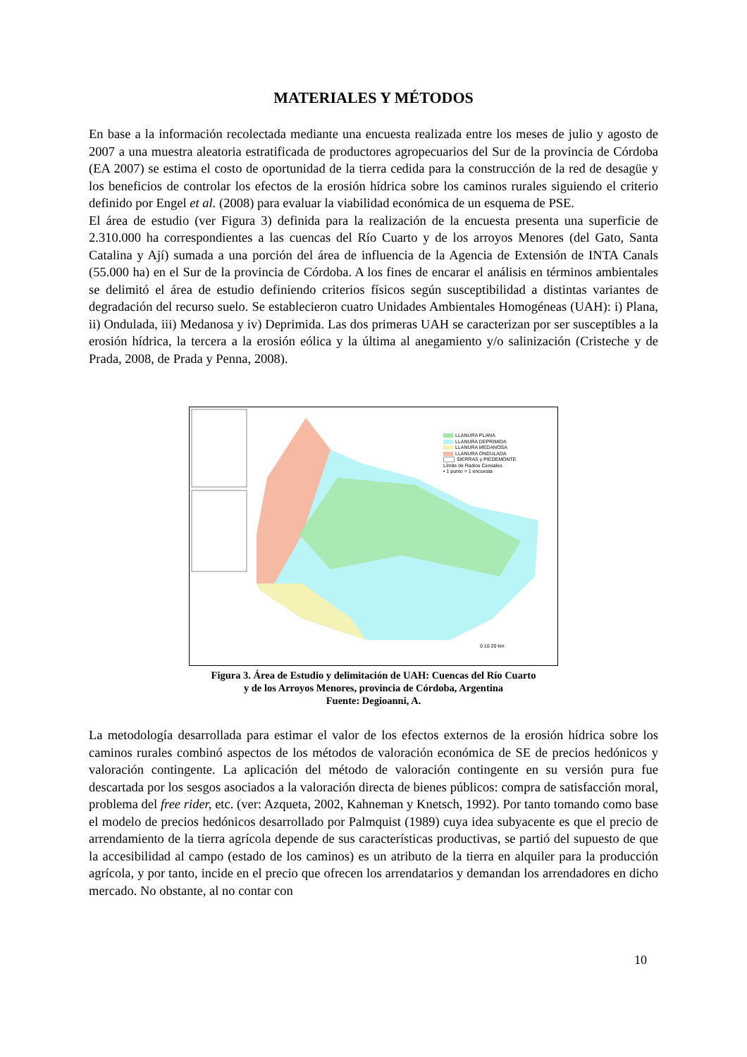MATERIALES Y MÉTODOS
En base a la información recolectada mediante una encuesta realizada entre los meses de julio y agosto de 2007 a una muestra aleatoria estratificada de productores agropecuarios del Sur de la provincia de Córdoba (EA 2007) se estima el costo de oportunidad de la tierra cedida para la construcción de la red de desagüe y los beneficios de controlar los efectos de la erosión hídrica sobre los caminos rurales siguiendo el criterio definido por Engel et al. (2008) para evaluar la viabilidad económica de un esquema de PSE.
El área de estudio (ver Figura 3) definida para la realización de la encuesta presenta una superficie de 2.310.000 ha correspondientes a las cuencas del Río Cuarto y de los arroyos Menores (del Gato, Santa Catalina y Ají) sumada a una porción del área de influencia de la Agencia de Extensión de INTA Canals (55.000 ha) en el Sur de la provincia de Córdoba. A los fines de encarar el análisis en términos ambientales se delimitó el área de estudio definiendo criterios físicos según susceptibilidad a distintas variantes de degradación del recurso suelo. Se establecieron cuatro Unidades Ambientales Homogéneas (UAH): i) Plana, ii) Ondulada, iii) Medanosa y iv) Deprimida. Las dos primeras UAH se caracterizan por ser susceptibles a la erosión hídrica, la tercera a la erosión eólica y la última al anegamiento y/o salinización (Cristeche y de Prada, 2008, de Prada y Penna, 2008).
LLANURA PLANA
LLANURA DEPRIMIDA
LLANURA MEDANOSA
LLANURA ONDULADA
SIERRAS y PIEDEMONTE
Límite de Radios Censales
• 1 punto = 1 encuesta
0 10 20 km
Figura 3. Área de Estudio y delimitación de UAH: Cuencas del Río Cuarto
y de los Arroyos Menores, provincia de Córdoba, Argentina
Fuente: Degioanni, A.
La metodología desarrollada para estimar el valor de los efectos externos de la erosión hídrica sobre los caminos rurales combinó aspectos de los métodos de valoración económica de SE de precios hedónicos y valoración contingente. La aplicación del método de valoración contingente en su versión pura fue descartada por los sesgos asociados a la valoración directa de bienes públicos: compra de satisfacción moral, problema del free rider, etc. (ver: Azqueta, 2002, Kahneman y Knetsch, 1992). Por tanto tomando como base el modelo de precios hedónicos desarrollado por Palmquist (1989) cuya idea subyacente es que el precio de arrendamiento de la tierra agrícola depende de sus características productivas, se partió del supuesto de que la accesibilidad al campo (estado de los caminos) es un atributo de la tierra en alquiler para la producción agrícola, y por tanto, incide en el precio que ofrecen los arrendatarios y demandan los arrendadores en dicho mercado. No obstante, al no contar con
10